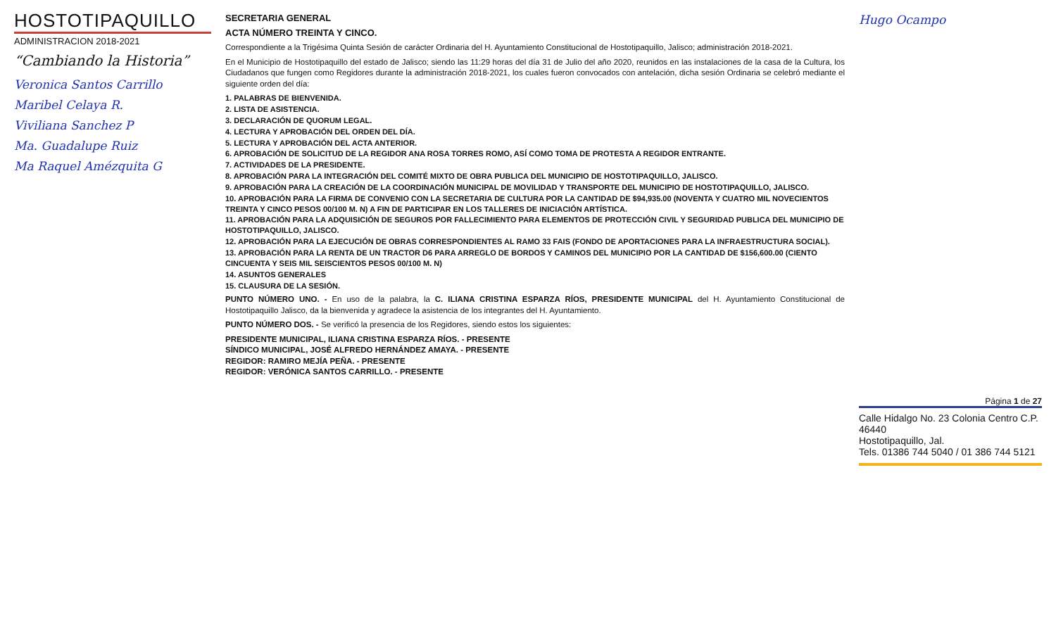HOSTOTIPAQUILLO
ADMINISTRACION 2018-2021
“Cambiando la Historia”
Veronica Santos Carrillo
Maribel Celaya R.
Viviliana Sanchez P
Ma. Guadalupe Ruiz
Ma Raquel Amézquita G
SECRETARIA GENERAL
ACTA NÚMERO TREINTA Y CINCO.
Correspondiente a la Trigésima Quinta Sesión de carácter Ordinaria del H. Ayuntamiento Constitucional de Hostotipaquillo, Jalisco; administración 2018-2021.
En el Municipio de Hostotipaquillo del estado de Jalisco; siendo las 11:29 horas del día 31 de Julio del año 2020, reunidos en las instalaciones de la casa de la Cultura, los Ciudadanos que fungen como Regidores durante la administración 2018-2021, los cuales fueron convocados con antelación, dicha sesión Ordinaria se celebró mediante el siguiente orden del día:
1. PALABRAS DE BIENVENIDA.
2. LISTA DE ASISTENCIA.
3. DECLARACIÓN DE QUORUM LEGAL.
4. LECTURA Y APROBACIÓN DEL ORDEN DEL DÍA.
5. LECTURA Y APROBACIÓN DEL ACTA ANTERIOR.
6. APROBACIÓN DE SOLICITUD DE LA REGIDOR ANA ROSA TORRES ROMO, ASÍ COMO TOMA DE PROTESTA A REGIDOR ENTRANTE.
7. ACTIVIDADES DE LA PRESIDENTE.
8. APROBACIÓN PARA LA INTEGRACIÓN DEL COMITÉ MIXTO DE OBRA PUBLICA DEL MUNICIPIO DE HOSTOTIPAQUILLO, JALISCO.
9. APROBACIÓN PARA LA CREACIÓN DE LA COORDINACIÓN MUNICIPAL DE MOVILIDAD Y TRANSPORTE DEL MUNICIPIO DE HOSTOTIPAQUILLO, JALISCO.
10. APROBACIÓN PARA LA FIRMA DE CONVENIO CON LA SECRETARIA DE CULTURA POR LA CANTIDAD DE $94,935.00 (NOVENTA Y CUATRO MIL NOVECIENTOS TREINTA Y CINCO PESOS 00/100 M. N) A FIN DE PARTICIPAR EN LOS TALLERES DE INICIACIÓN ARTÍSTICA.
11. APROBACIÓN PARA LA ADQUISICIÓN DE SEGUROS POR FALLECIMIENTO PARA ELEMENTOS DE PROTECCIÓN CIVIL Y SEGURIDAD PUBLICA DEL MUNICIPIO DE HOSTOTIPAQUILLO, JALISCO.
12. APROBACIÓN PARA LA EJECUCIÓN DE OBRAS CORRESPONDIENTES AL RAMO 33 FAIS (FONDO DE APORTACIONES PARA LA INFRAESTRUCTURA SOCIAL).
13. APROBACIÓN PARA LA RENTA DE UN TRACTOR D6 PARA ARREGLO DE BORDOS Y CAMINOS DEL MUNICIPIO POR LA CANTIDAD DE $156,600.00 (CIENTO CINCUENTA Y SEIS MIL SEISCIENTOS PESOS 00/100 M. N)
14. ASUNTOS GENERALES
15. CLAUSURA DE LA SESIÓN.
PUNTO NÚMERO UNO. - En uso de la palabra, la C. ILIANA CRISTINA ESPARZA RÍOS, PRESIDENTE MUNICIPAL del H. Ayuntamiento Constitucional de Hostotipaquillo Jalisco, da la bienvenida y agradece la asistencia de los integrantes del H. Ayuntamiento.
PUNTO NÚMERO DOS. - Se verificó la presencia de los Regidores, siendo estos los siguientes:
PRESIDENTE MUNICIPAL, ILIANA CRISTINA ESPARZA RÍOS. - PRESENTE
SÍNDICO MUNICIPAL, JOSÉ ALFREDO HERNÁNDEZ AMAYA. - PRESENTE
REGIDOR: RAMIRO MEJÍA PEÑA. - PRESENTE
REGIDOR: VERÓNICA SANTOS CARRILLO. - PRESENTE
Hugo Ocampo
Página 1 de 27
Calle Hidalgo No. 23 Colonia Centro C.P. 46440
Hostotipaquillo, Jal.
Tels. 01386 744 5040 / 01 386 744 5121